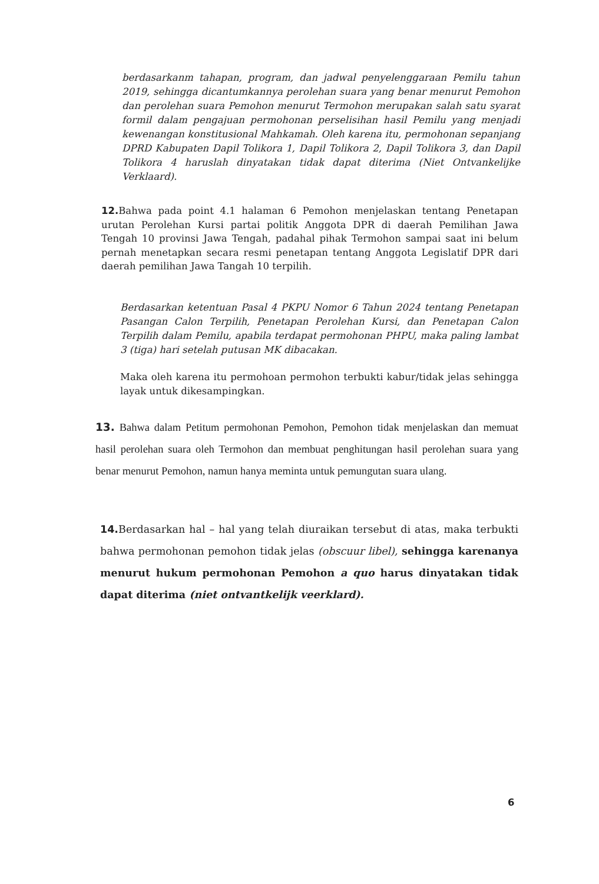berdasarkanm tahapan, program, dan jadwal penyelenggaraan Pemilu tahun 2019, sehingga dicantumkannya perolehan suara yang benar menurut Pemohon dan perolehan suara Pemohon menurut Termohon merupakan salah satu syarat formil dalam pengajuan permohonan perselisihan hasil Pemilu yang menjadi kewenangan konstitusional Mahkamah. Oleh karena itu, permohonan sepanjang DPRD Kabupaten Dapil Tolikora 1, Dapil Tolikora 2, Dapil Tolikora 3, dan Dapil Tolikora 4 haruslah dinyatakan tidak dapat diterima (Niet Ontvankelijke Verklaard).
12. Bahwa pada point 4.1 halaman 6 Pemohon menjelaskan tentang Penetapan urutan Perolehan Kursi partai politik Anggota DPR di daerah Pemilihan Jawa Tengah 10 provinsi Jawa Tengah, padahal pihak Termohon sampai saat ini belum pernah menetapkan secara resmi penetapan tentang Anggota Legislatif DPR dari daerah pemilihan Jawa Tangah 10 terpilih.
Berdasarkan ketentuan Pasal 4 PKPU Nomor 6 Tahun 2024 tentang Penetapan Pasangan Calon Terpilih, Penetapan Perolehan Kursi, dan Penetapan Calon Terpilih dalam Pemilu, apabila terdapat permohonan PHPU, maka paling lambat 3 (tiga) hari setelah putusan MK dibacakan.
Maka oleh karena itu permohoan permohon terbukti kabur/tidak jelas sehingga layak untuk dikesampingkan.
13. Bahwa dalam Petitum permohonan Pemohon, Pemohon tidak menjelaskan dan memuat hasil perolehan suara oleh Termohon dan membuat penghitungan hasil perolehan suara yang benar menurut Pemohon, namun hanya meminta untuk pemungutan suara ulang.
14. Berdasarkan hal – hal yang telah diuraikan tersebut di atas, maka terbukti bahwa permohonan pemohon tidak jelas (obscuur libel), sehingga karenanya menurut hukum permohonan Pemohon a quo harus dinyatakan tidak dapat diterima (niet ontvantkelijk veerklard).
6